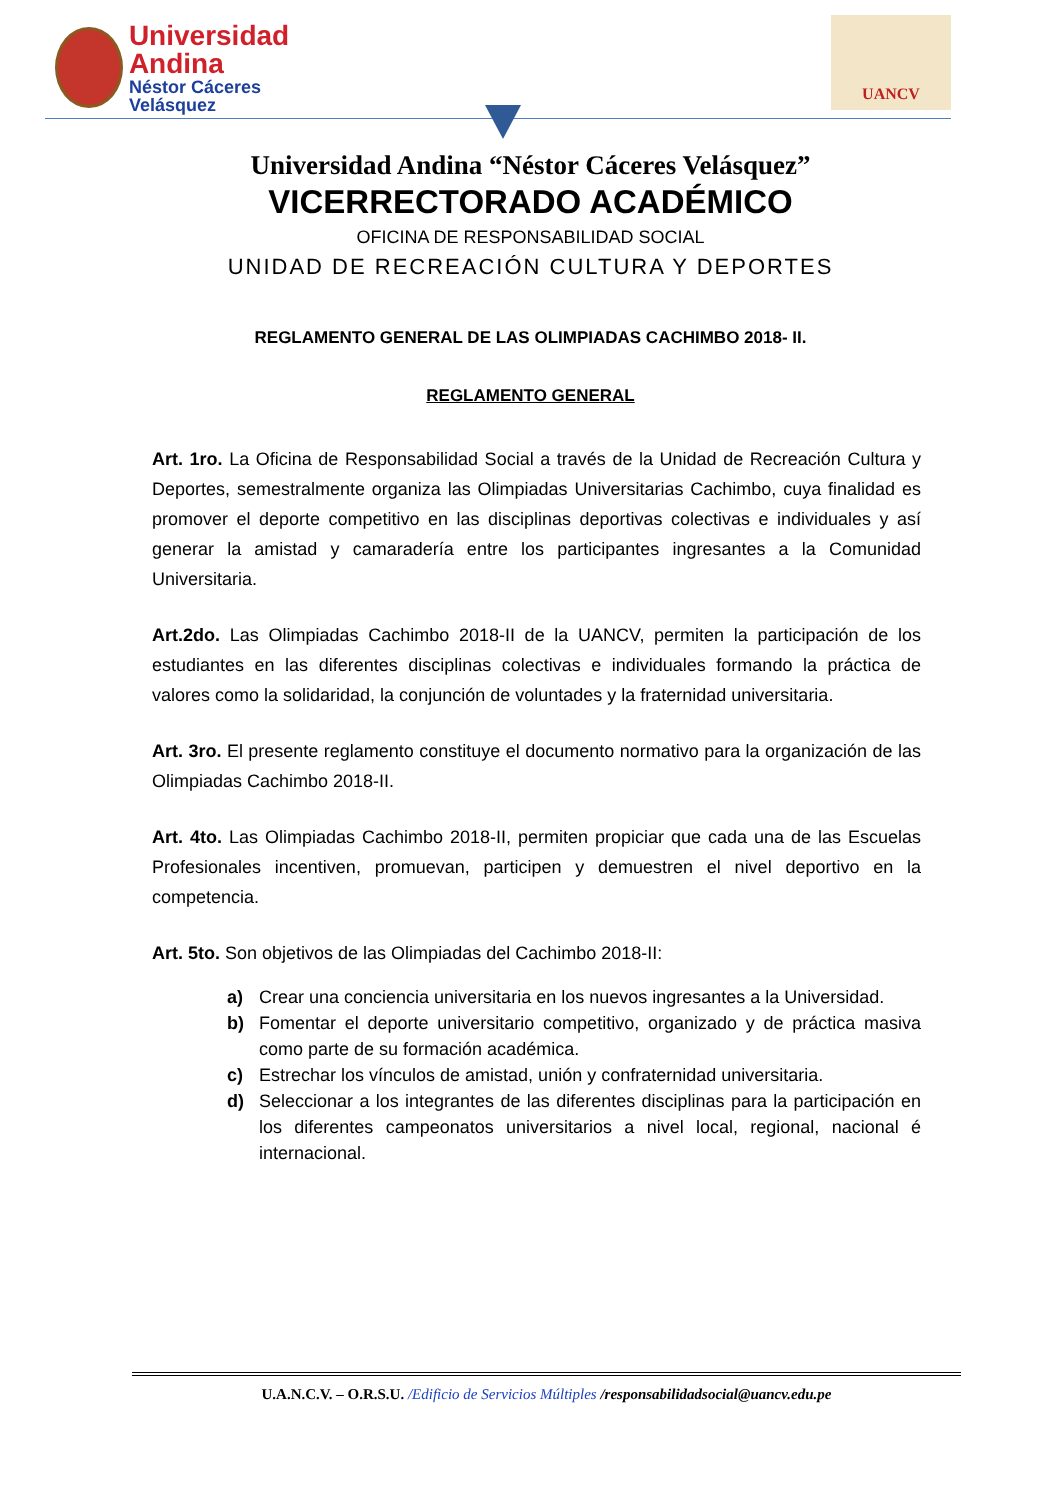Universidad Andina
Néstor Cáceres Velásquez
UANCV
Universidad Andina “Néstor Cáceres Velásquez”
VICERRECTORADO ACADÉMICO
OFICINA DE RESPONSABILIDAD SOCIAL
UNIDAD DE RECREACIÓN CULTURA Y DEPORTES
REGLAMENTO GENERAL DE LAS OLIMPIADAS CACHIMBO 2018- II.
REGLAMENTO GENERAL
Art. 1ro. La Oficina de Responsabilidad Social a través de la Unidad de Recreación Cultura y Deportes, semestralmente organiza las Olimpiadas Universitarias Cachimbo, cuya finalidad es promover el deporte competitivo en las disciplinas deportivas colectivas e individuales y así generar la amistad y camaradería entre los participantes ingresantes a la Comunidad Universitaria.
Art.2do. Las Olimpiadas Cachimbo 2018-II de la UANCV, permiten la participación de los estudiantes en las diferentes disciplinas colectivas e individuales formando la práctica de valores como la solidaridad, la conjunción de voluntades y la fraternidad universitaria.
Art. 3ro. El presente reglamento constituye el documento normativo para la organización de las Olimpiadas Cachimbo 2018-II.
Art. 4to. Las Olimpiadas Cachimbo 2018-II, permiten propiciar que cada una de las Escuelas Profesionales incentiven, promuevan, participen y demuestren el nivel deportivo en la competencia.
Art. 5to. Son objetivos de las Olimpiadas del Cachimbo 2018-II:
a) Crear una conciencia universitaria en los nuevos ingresantes a la Universidad.
b) Fomentar el deporte universitario competitivo, organizado y de práctica masiva como parte de su formación académica.
c) Estrechar los vínculos de amistad, unión y confraternidad universitaria.
d) Seleccionar a los integrantes de las diferentes disciplinas para la participación en los diferentes campeonatos universitarios a nivel local, regional, nacional é internacional.
U.A.N.C.V. – O.R.S.U. /Edificio de Servicios Múltiples /responsabilidadsocial@uancv.edu.pe